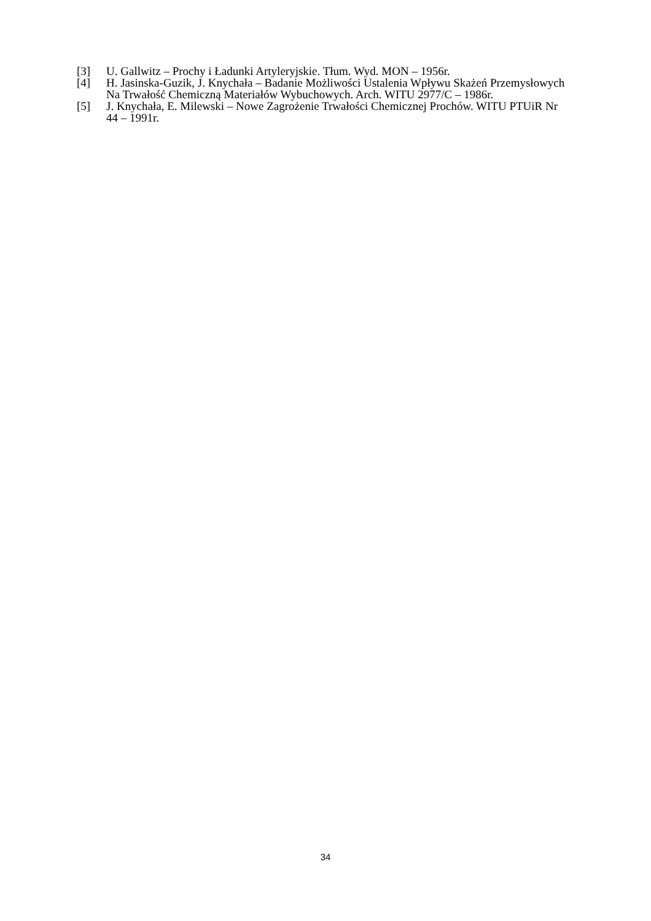[3] U. Gallwitz – Prochy i Ładunki Artyleryjskie. Tłum. Wyd. MON – 1956r.
[4] H. Jasinska-Guzik, J. Knychała – Badanie Możliwości Ustalenia Wpływu Skażeń Przemysłowych Na Trwałość Chemiczną Materiałów Wybuchowych. Arch. WITU 2977/C – 1986r.
[5] J. Knychała, E. Milewski – Nowe Zagrożenie Trwałości Chemicznej Prochów. WITU PTUiR Nr 44 – 1991r.
34